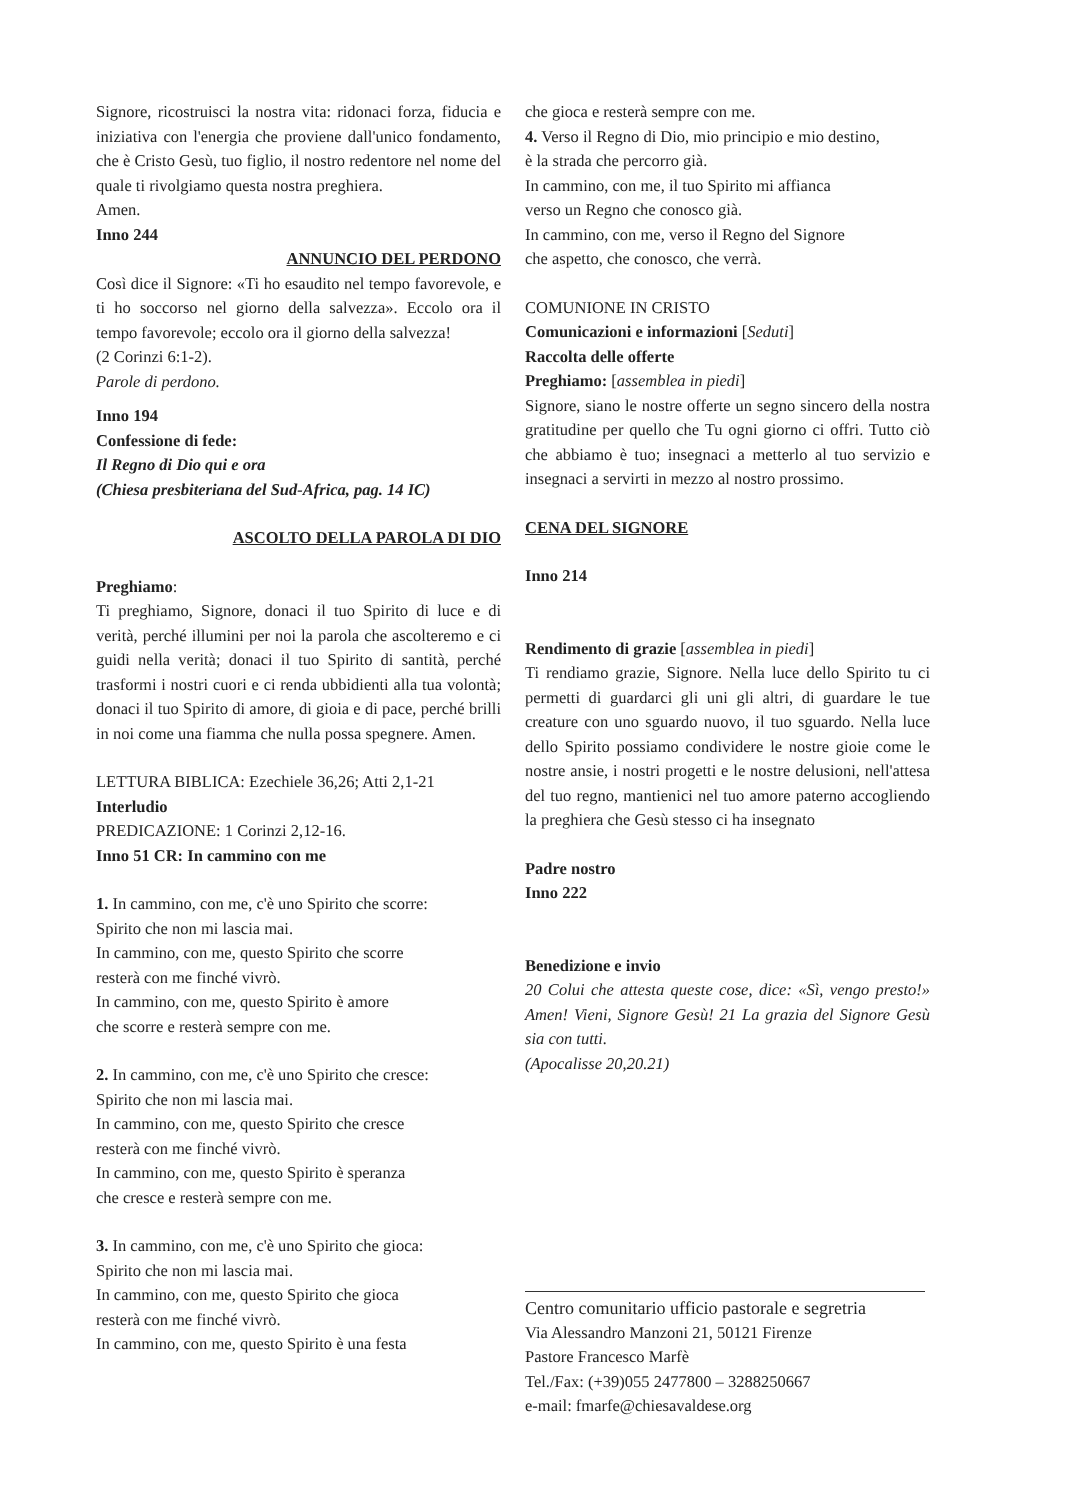Signore, ricostruisci la nostra vita: ridonaci forza, fiducia e iniziativa con l'energia che proviene dall'unico fondamento, che è Cristo Gesù, tuo figlio, il nostro redentore nel nome del quale ti rivolgiamo questa nostra preghiera.
Amen.
Inno 244
ANNUNCIO DEL PERDONO
Così dice il Signore: «Ti ho esaudito nel tempo favorevole, e ti ho soccorso nel giorno della salvezza». Eccolo ora il tempo favorevole; eccolo ora il giorno della salvezza!
(2 Corinzi 6:1-2).
Parole di perdono.
Inno 194
Confessione di fede:
Il Regno di Dio qui e ora
(Chiesa presbiteriana del Sud-Africa, pag. 14 IC)
ASCOLTO DELLA PAROLA DI DIO
Preghiamo:
Ti preghiamo, Signore, donaci il tuo Spirito di luce e di verità, perché illumini per noi la parola che ascolteremo e ci guidi nella verità; donaci il tuo Spirito di santità, perché trasformi i nostri cuori e ci renda ubbidienti alla tua volontà; donaci il tuo Spirito di amore, di gioia e di pace, perché brilli in noi come una fiamma che nulla possa spegnere. Amen.
LETTURA BIBLICA: Ezechiele 36,26; Atti 2,1-21
Interludio
PREDICAZIONE: 1 Corinzi 2,12-16.
Inno 51 CR: In cammino con me
1. In cammino, con me, c'è uno Spirito che scorre:
Spirito che non mi lascia mai.
In cammino, con me, questo Spirito che scorre
resterà con me finché vivrò.
In cammino, con me, questo Spirito è amore
che scorre e resterà sempre con me.
2. In cammino, con me, c'è uno Spirito che cresce:
Spirito che non mi lascia mai.
In cammino, con me, questo Spirito che cresce
resterà con me finché vivrò.
In cammino, con me, questo Spirito è speranza
che cresce e resterà sempre con me.
3. In cammino, con me, c'è uno Spirito che gioca:
Spirito che non mi lascia mai.
In cammino, con me, questo Spirito che gioca
resterà con me finché vivrò.
In cammino, con me, questo Spirito è una festa
che gioca e resterà sempre con me.
4. Verso il Regno di Dio, mio principio e mio destino,
è la strada che percorro già.
In cammino, con me, il tuo Spirito mi affianca
verso un Regno che conosco già.
In cammino, con me, verso il Regno del Signore
che aspetto, che conosco, che verrà.
COMUNIONE IN CRISTO
Comunicazioni e informazioni [Seduti]
Raccolta delle offerte
Preghiamo: [assemblea in piedi]
Signore, siano le nostre offerte un segno sincero della nostra gratitudine per quello che Tu ogni giorno ci offri. Tutto ciò che abbiamo è tuo; insegnaci a metterlo al tuo servizio e insegnaci a servirti in mezzo al nostro prossimo.
CENA DEL SIGNORE
Inno 214
Rendimento di grazie [assemblea in piedi]
Ti rendiamo grazie, Signore. Nella luce dello Spirito tu ci permetti di guardarci gli uni gli altri, di guardare le tue creature con uno sguardo nuovo, il tuo sguardo. Nella luce dello Spirito possiamo condividere le nostre gioie come le nostre ansie, i nostri progetti e le nostre delusioni, nell'attesa del tuo regno, mantienici nel tuo amore paterno accogliendo la preghiera che Gesù stesso ci ha insegnato
Padre nostro
Inno 222
Benedizione e invio
20 Colui che attesta queste cose, dice: «Sì, vengo presto!» Amen! Vieni, Signore Gesù! 21 La grazia del Signore Gesù sia con tutti.
(Apocalisse 20,20.21)
Centro comunitario ufficio pastorale e segretria
Via Alessandro Manzoni 21, 50121 Firenze
Pastore Francesco Marfè
Tel./Fax: (+39)055 2477800 – 3288250667
e-mail: fmarfe@chiesavaldese.org